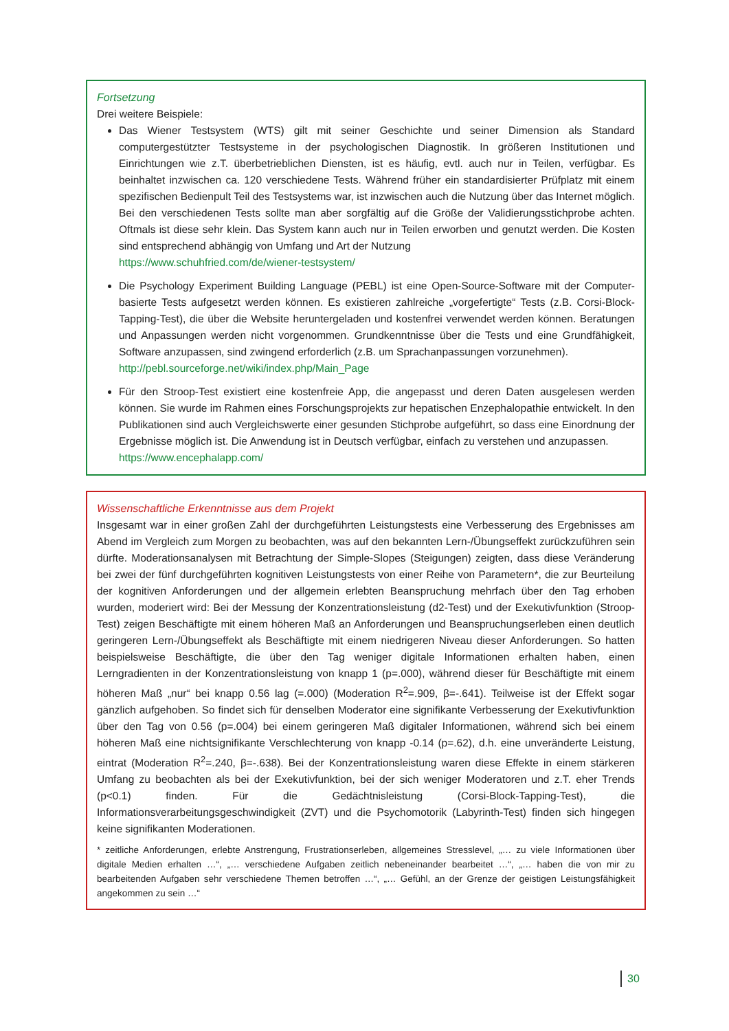Fortsetzung
Drei weitere Beispiele:
Das Wiener Testsystem (WTS) gilt mit seiner Geschichte und seiner Dimension als Standard computergestützter Testsysteme in der psychologischen Diagnostik. In größeren Institutionen und Einrichtungen wie z.T. überbetrieblichen Diensten, ist es häufig, evtl. auch nur in Teilen, verfügbar. Es beinhaltet inzwischen ca. 120 verschiedene Tests. Während früher ein standardisierter Prüfplatz mit einem spezifischen Bedienpult Teil des Testsystems war, ist inzwischen auch die Nutzung über das Internet möglich. Bei den verschiedenen Tests sollte man aber sorgfältig auf die Größe der Validierungsstichprobe achten. Oftmals ist diese sehr klein. Das System kann auch nur in Teilen erworben und genutzt werden. Die Kosten sind entsprechend abhängig von Umfang und Art der Nutzung
https://www.schuhfried.com/de/wiener-testsystem/
Die Psychology Experiment Building Language (PEBL) ist eine Open-Source-Software mit der Computer-basierte Tests aufgesetzt werden können. Es existieren zahlreiche „vorgefertigte“ Tests (z.B. Corsi-Block-Tapping-Test), die über die Website heruntergeladen und kostenfrei verwendet werden können. Beratungen und Anpassungen werden nicht vorgenommen. Grundkenntnisse über die Tests und eine Grundfähigkeit, Software anzupassen, sind zwingend erforderlich (z.B. um Sprachanpassungen vorzunehmen).
http://pebl.sourceforge.net/wiki/index.php/Main_Page
Für den Stroop-Test existiert eine kostenfreie App, die angepasst und deren Daten ausgelesen werden können. Sie wurde im Rahmen eines Forschungsprojekts zur hepatischen Enzephalopathie entwickelt. In den Publikationen sind auch Vergleichswerte einer gesunden Stichprobe aufgeführt, so dass eine Einordnung der Ergebnisse möglich ist. Die Anwendung ist in Deutsch verfügbar, einfach zu verstehen und anzupassen.
https://www.encephalapp.com/
Wissenschaftliche Erkenntnisse aus dem Projekt
Insgesamt war in einer großen Zahl der durchgeführten Leistungstests eine Verbesserung des Ergebnisses am Abend im Vergleich zum Morgen zu beobachten, was auf den bekannten Lern-/Übungseffekt zurückzuführen sein dürfte. Moderationsanalysen mit Betrachtung der Simple-Slopes (Steigungen) zeigten, dass diese Veränderung bei zwei der fünf durchgeführten kognitiven Leistungstests von einer Reihe von Parametern*, die zur Beurteilung der kognitiven Anforderungen und der allgemein erlebten Beanspruchung mehrfach über den Tag erhoben wurden, moderiert wird: Bei der Messung der Konzentrationsleistung (d2-Test) und der Exekutivfunktion (Stroop-Test) zeigen Beschäftigte mit einem höheren Maß an Anforderungen und Beanspruchungserleben einen deutlich geringeren Lern-/Übungseffekt als Beschäftigte mit einem niedrigeren Niveau dieser Anforderungen. So hatten beispielsweise Beschäftigte, die über den Tag weniger digitale Informationen erhalten haben, einen Lerngradienten in der Konzentrationsleistung von knapp 1 (p=.000), während dieser für Beschäftigte mit einem höheren Maß „nur“ bei knapp 0.56 lag (=.000) (Moderation R<sup>2</sup>=.909, β=-.641). Teilweise ist der Effekt sogar gänzlich aufgehoben. So findet sich für denselben Moderator eine signifikante Verbesserung der Exekutivfunktion über den Tag von 0.56 (p=.004) bei einem geringeren Maß digitaler Informationen, während sich bei einem höheren Maß eine nichtsignifikante Verschlechterung von knapp -0.14 (p=.62), d.h. eine unveränderte Leistung, eintrat (Moderation R<sup>2</sup>=.240, β=-.638). Bei der Konzentrationsleistung waren diese Effekte in einem stärkeren Umfang zu beobachten als bei der Exekutivfunktion, bei der sich weniger Moderatoren und z.T. eher Trends (p<0.1) finden. Für die Gedächtnisleistung (Corsi-Block-Tapping-Test), die Informationsverarbeitungsgeschwindigkeit (ZVT) und die Psychomotorik (Labyrinth-Test) finden sich hingegen keine signifikanten Moderationen.
* zeitliche Anforderungen, erlebte Anstrengung, Frustrationserleben, allgemeines Stresslevel, „… zu viele Informationen über digitale Medien erhalten …“, „… verschiedene Aufgaben zeitlich nebeneinander bearbeitet …“, „… haben die von mir zu bearbeitenden Aufgaben sehr verschiedene Themen betroffen …“, „… Gefühl, an der Grenze der geistigen Leistungsfähigkeit angekommen zu sein …“
30